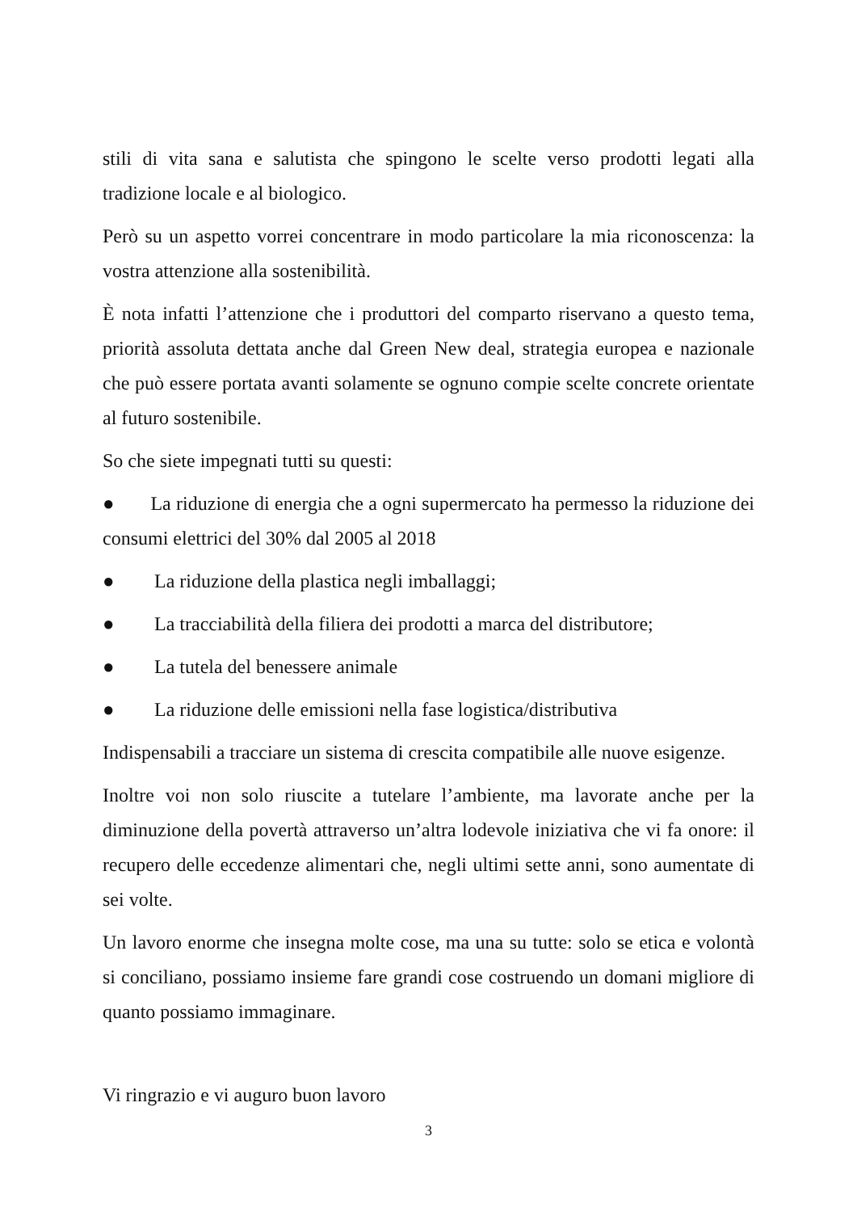stili di vita sana e salutista che spingono le scelte verso prodotti legati alla tradizione locale e al biologico.
Però su un aspetto vorrei concentrare in modo particolare la mia riconoscenza: la vostra attenzione alla sostenibilità.
È nota infatti l’attenzione che i produttori del comparto riservano a questo tema, priorità assoluta dettata anche dal Green New deal, strategia europea e nazionale che può essere portata avanti solamente se ognuno compie scelte concrete orientate al futuro sostenibile.
So che siete impegnati tutti su questi:
● La riduzione di energia che a ogni supermercato ha permesso la riduzione dei consumi elettrici del 30% dal 2005 al 2018
● La riduzione della plastica negli imballaggi;
● La tracciabilità della filiera dei prodotti a marca del distributore;
● La tutela del benessere animale
● La riduzione delle emissioni nella fase logistica/distributiva
Indispensabili a tracciare un sistema di crescita compatibile alle nuove esigenze.
Inoltre voi non solo riuscite a tutelare l’ambiente, ma lavorate anche per la diminuzione della povertà attraverso un’altra lodevole iniziativa che vi fa onore: il recupero delle eccedenze alimentari che, negli ultimi sette anni, sono aumentate di sei volte.
Un lavoro enorme che insegna molte cose, ma una su tutte: solo se etica e volontà si conciliano, possiamo insieme fare grandi cose costruendo un domani migliore di quanto possiamo immaginare.
Vi ringrazio e vi auguro buon lavoro
3